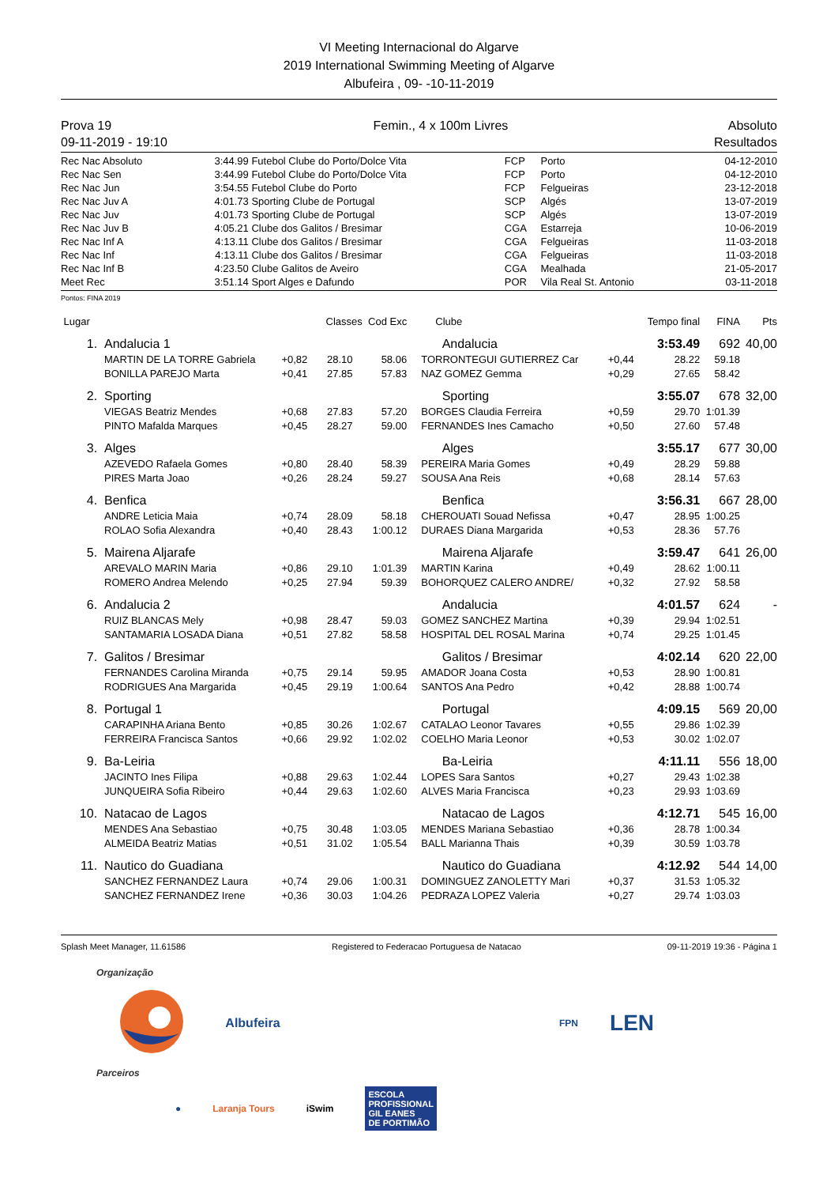VI Meeting Internacional do Algarve
2019 International Swimming Meeting of Algarve
Albufeira , 09- -10-11-2019
Prova 19
09-11-2019 - 19:10
Femin., 4 x 100m Livres Absoluto
Resultados
| Rec Nac Absoluto | 3:44.99 | Futebol Clube do Porto/Dolce Vita | FCP | Porto | 04-12-2010 |
| Rec Nac Sen | 3:44.99 | Futebol Clube do Porto/Dolce Vita | FCP | Porto | 04-12-2010 |
| Rec Nac Jun | 3:54.55 | Futebol Clube do Porto | FCP | Felgueiras | 23-12-2018 |
| Rec Nac Juv A | 4:01.73 | Sporting Clube de Portugal | SCP | Algés | 13-07-2019 |
| Rec Nac Juv | 4:01.73 | Sporting Clube de Portugal | SCP | Algés | 13-07-2019 |
| Rec Nac Juv B | 4:05.21 | Clube dos Galitos / Bresimar | CGA | Estarreja | 10-06-2019 |
| Rec Nac Inf A | 4:13.11 | Clube dos Galitos / Bresimar | CGA | Felgueiras | 11-03-2018 |
| Rec Nac Inf | 4:13.11 | Clube dos Galitos / Bresimar | CGA | Felgueiras | 11-03-2018 |
| Rec Nac Inf B | 4:23.50 | Clube Galitos de Aveiro | CGA | Mealhada | 21-05-2017 |
| Meet Rec | 3:51.14 | Sport Alges e Dafundo | POR | Vila Real St. Antonio | 03-11-2018 |
Pontos: FINA 2019
| Lugar | | | Classes Cod Exc | | Clube | | Tempo final | FINA | Pts |
| --- | --- | --- | --- | --- | --- | --- | --- | --- | --- |
| 1. | Andalucia 1 | | | | Andalucia | | 3:53.49 | 692 | 40,00 |
| | MARTIN DE LA TORRE Gabriela | +0,82 | 28.10 | 58.06 | TORRONTEGUI GUTIERREZ Car | +0,44 | 28.22 | 59.18 | |
| | BONILLA PAREJO Marta | +0,41 | 27.85 | 57.83 | NAZ GOMEZ Gemma | +0,29 | 27.65 | 58.42 | |
| 2. | Sporting | | | | Sporting | | 3:55.07 | 678 | 32,00 |
| | VIEGAS Beatriz Mendes | +0,68 | 27.83 | 57.20 | BORGES Claudia Ferreira | +0,59 | 29.70 | 1:01.39 | |
| | PINTO Mafalda Marques | +0,45 | 28.27 | 59.00 | FERNANDES Ines Camacho | +0,50 | 27.60 | 57.48 | |
| 3. | Alges | | | | Alges | | 3:55.17 | 677 | 30,00 |
| | AZEVEDO Rafaela Gomes | +0,80 | 28.40 | 58.39 | PEREIRA Maria Gomes | +0,49 | 28.29 | 59.88 | |
| | PIRES Marta Joao | +0,26 | 28.24 | 59.27 | SOUSA Ana Reis | +0,68 | 28.14 | 57.63 | |
| 4. | Benfica | | | | Benfica | | 3:56.31 | 667 | 28,00 |
| | ANDRE Leticia Maia | +0,74 | 28.09 | 58.18 | CHEROUATI Souad Nefissa | +0,47 | 28.95 | 1:00.25 | |
| | ROLAO Sofia Alexandra | +0,40 | 28.43 | 1:00.12 | DURAES Diana Margarida | +0,53 | 28.36 | 57.76 | |
| 5. | Mairena Aljarafe | | | | Mairena Aljarafe | | 3:59.47 | 641 | 26,00 |
| | AREVALO MARIN Maria | +0,86 | 29.10 | 1:01.39 | MARTIN Karina | +0,49 | 28.62 | 1:00.11 | |
| | ROMERO Andrea Melendo | +0,25 | 27.94 | 59.39 | BOHORQUEZ CALERO ANDRE/ | +0,32 | 27.92 | 58.58 | |
| 6. | Andalucia 2 | | | | Andalucia | | 4:01.57 | 624 | - |
| | RUIZ BLANCAS Mely | +0,98 | 28.47 | 59.03 | GOMEZ SANCHEZ Martina | +0,39 | 29.94 | 1:02.51 | |
| | SANTAMARIA LOSADA Diana | +0,51 | 27.82 | 58.58 | HOSPITAL DEL ROSAL Marina | +0,74 | 29.25 | 1:01.45 | |
| 7. | Galitos / Bresimar | | | | Galitos / Bresimar | | 4:02.14 | 620 | 22,00 |
| | FERNANDES Carolina Miranda | +0,75 | 29.14 | 59.95 | AMADOR Joana Costa | +0,53 | 28.90 | 1:00.81 | |
| | RODRIGUES Ana Margarida | +0,45 | 29.19 | 1:00.64 | SANTOS Ana Pedro | +0,42 | 28.88 | 1:00.74 | |
| 8. | Portugal 1 | | | | Portugal | | 4:09.15 | 569 | 20,00 |
| | CARAPINHA Ariana Bento | +0,85 | 30.26 | 1:02.67 | CATALAO Leonor Tavares | +0,55 | 29.86 | 1:02.39 | |
| | FERREIRA Francisca Santos | +0,66 | 29.92 | 1:02.02 | COELHO Maria Leonor | +0,53 | 30.02 | 1:02.07 | |
| 9. | Ba-Leiria | | | | Ba-Leiria | | 4:11.11 | 556 | 18,00 |
| | JACINTO Ines Filipa | +0,88 | 29.63 | 1:02.44 | LOPES Sara Santos | +0,27 | 29.43 | 1:02.38 | |
| | JUNQUEIRA Sofia Ribeiro | +0,44 | 29.63 | 1:02.60 | ALVES Maria Francisca | +0,23 | 29.93 | 1:03.69 | |
| 10. | Natacao de Lagos | | | | Natacao de Lagos | | 4:12.71 | 545 | 16,00 |
| | MENDES Ana Sebastiao | +0,75 | 30.48 | 1:03.05 | MENDES Mariana Sebastiao | +0,36 | 28.78 | 1:00.34 | |
| | ALMEIDA Beatriz Matias | +0,51 | 31.02 | 1:05.54 | BALL Marianna Thais | +0,39 | 30.59 | 1:03.78 | |
| 11. | Nautico do Guadiana | | | | Nautico do Guadiana | | 4:12.92 | 544 | 14,00 |
| | SANCHEZ FERNANDEZ Laura | +0,74 | 29.06 | 1:00.31 | DOMINGUEZ ZANOLETTY Mari | +0,37 | 31.53 | 1:05.32 | |
| | SANCHEZ FERNANDEZ Irene | +0,36 | 30.03 | 1:04.26 | PEDRAZA LOPEZ Valeria | +0,27 | 29.74 | 1:03.03 | |
Splash Meet Manager, 11.61586 Registered to Federacao Portuguesa de Natacao 09-11-2019 19:36 - Página 1
Organização
Albufeira FPN LEN
Parceiros
● Laranja Tours iSwim ESCOLA
PROFISSIONAL
GIL EANES
DE PORTIMÃO